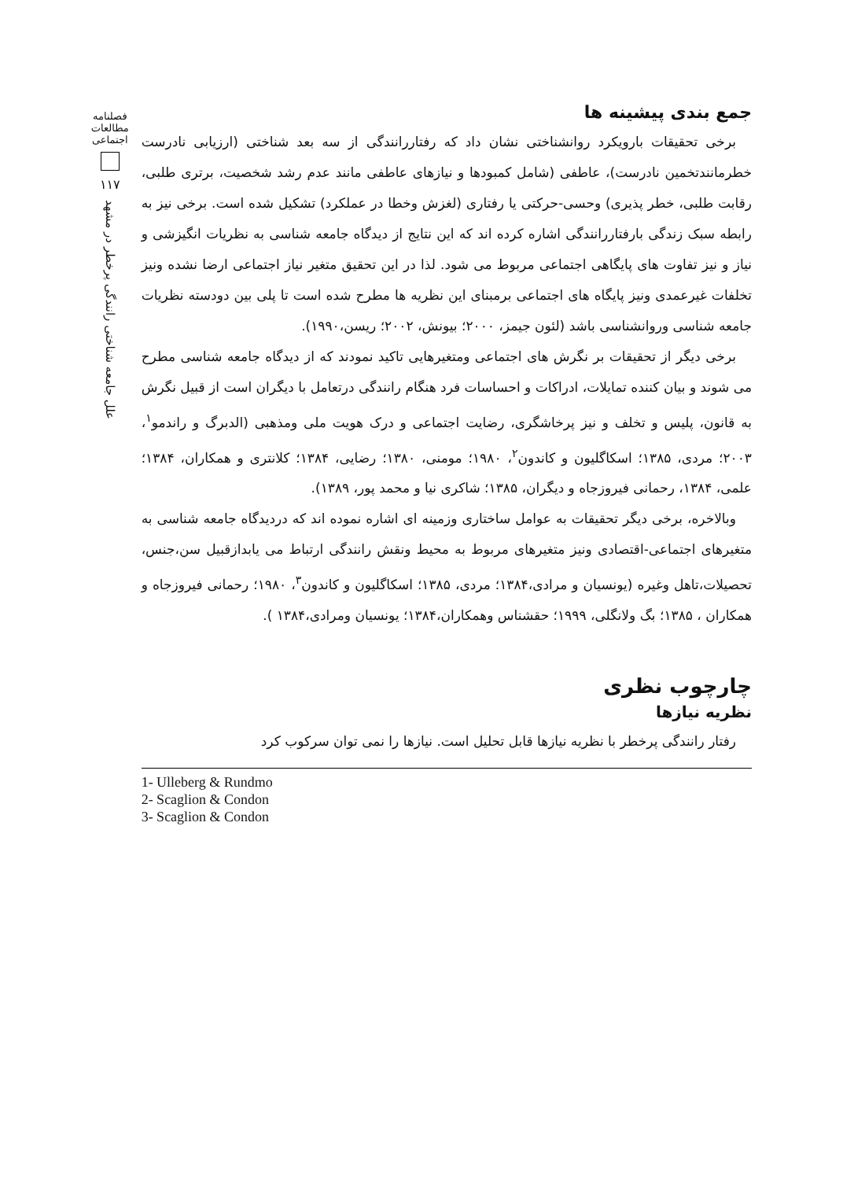جمع بندی پیشینه ها
برخی تحقیقات بارویکرد روانشناختی نشان داد که رفتاررانندگی از سه بعد شناختی (ارزیابی نادرست خطرمانندتخمین نادرست)، عاطفی (شامل کمبودها و نیازهای عاطفی مانند عدم رشد شخصیت، برتری طلبی، رقابت طلبی، خطر پذیری) وحسی-حرکتی یا رفتاری (لغزش وخطا در عملکرد) تشکیل شده است. برخی نیز به رابطه سبک زندگی بارفتاررانندگی اشاره کرده اند که این نتایج از دیدگاه جامعه شناسی به نظریات انگیزشی و نیاز و نیز تفاوت های پایگاهی اجتماعی مربوط می شود. لذا در این تحقیق متغیر نیاز اجتماعی ارضا نشده ونیز تخلفات غیرعمدی ونیز پایگاه های اجتماعی برمبنای این نظریه ها مطرح شده است تا پلی بین دودسته نظریات جامعه شناسی وروانشناسی باشد (لئون جیمز، ۲۰۰۰؛ بیونش، ۲۰۰۲؛ ریسن،۱۹۹۰).
برخی دیگر از تحقیقات بر نگرش های اجتماعی ومتغیرهایی تاکید نمودند که از دیدگاه جامعه شناسی مطرح می شوند و بیان کننده تمایلات، ادراکات و احساسات فرد هنگام رانندگی درتعامل با دیگران است از قبیل نگرش به قانون، پلیس و تخلف و نیز پرخاشگری، رضایت اجتماعی و درک هویت ملی ومذهبی (الدبرگ و راندمو<sup>۱</sup>، ۲۰۰۳؛ مردی، ۱۳۸۵؛ اسکاگلیون و کاندون<sup>۲</sup>، ۱۹۸۰؛ مومنی، ۱۳۸۰؛ رضایی، ۱۳۸۴؛ کلانتری و همکاران، ۱۳۸۴؛ علمی، ۱۳۸۴، رحمانی فیروزجاه و دیگران، ۱۳۸۵؛ شاکری نیا و محمد پور، ۱۳۸۹).
وبالاخره، برخی دیگر تحقیقات به عوامل ساختاری وزمینه ای اشاره نموده اند که دردیدگاه جامعه شناسی به متغیرهای اجتماعی-اقتصادی ونیز متغیرهای مربوط به محیط ونقش رانندگی ارتباط می یابدازقبیل سن،جنس، تحصیلات،تاهل وغیره (یونسیان و مرادی،۱۳۸۴؛ مردی، ۱۳۸۵؛ اسکاگلیون و کاندون<sup>۳</sup>، ۱۹۸۰؛ رحمانی فیروزجاه و همکاران ، ۱۳۸۵؛ بگ ولانگلی، ۱۹۹۹؛ حقشناس وهمکاران،۱۳۸۴؛ یونسیان ومرادی،۱۳۸۴ ).
چارچوب نظری
نظریه نیازها
رفتار رانندگی پرخطر با نظریه نیازها قابل تحلیل است. نیازها را نمی توان سرکوب کرد
1- Ulleberg & Rundmo
2- Scaglion & Condon
3- Scaglion & Condon
فصلنامه
مطالعات
اجتماعی
۱۱۷
علل جامعه شناختی رانندگی پرخطر در مشهد